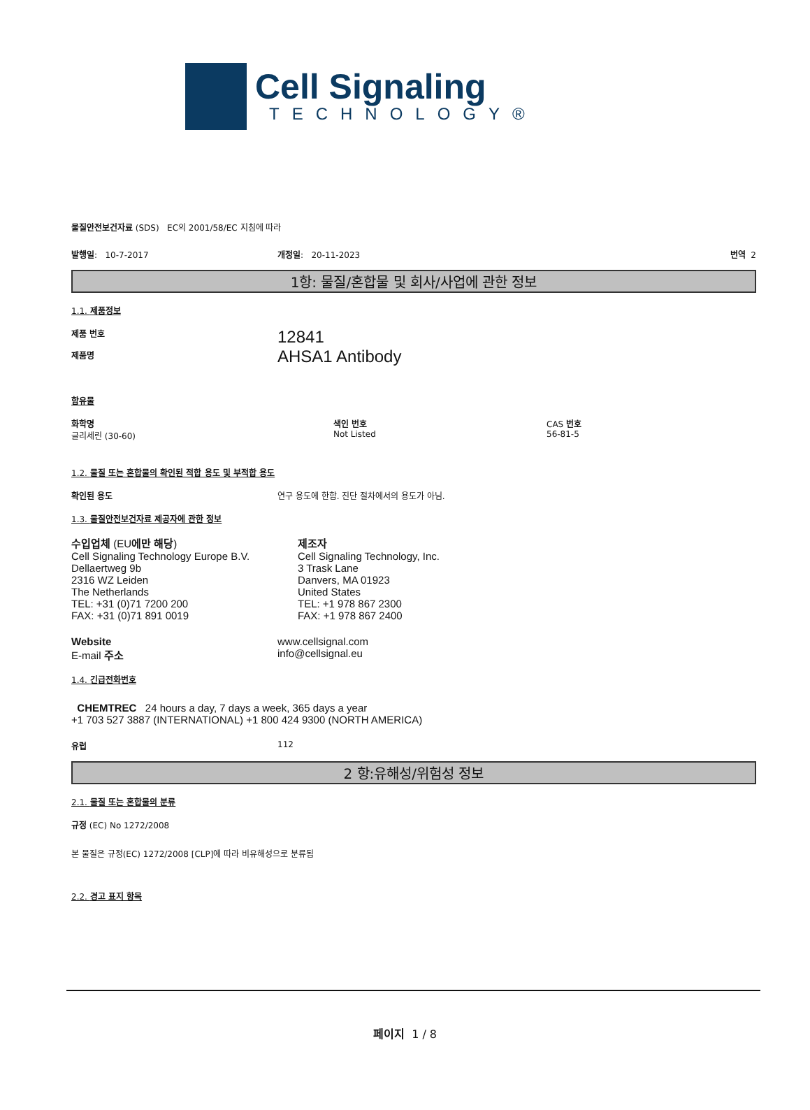Cell Signaling
TECHNOLOGY®
물질안전보건자료 (SDS) EC의 2001/58/EC 지침에 따라
발행일: 10-7-2017 개정일: 20-11-2023 번역 2
1항: 물질/혼합물 및 회사/사업에 관한 정보
1.1. 제품정보
제품 번호
제품명
12841
AHSA1 Antibody
함유물
화학명
글리세린 (30-60)
색인 번호
Not Listed
CAS 번호
56-81-5
1.2. 물질 또는 혼합물의 확인된 적합 용도 및 부적합 용도
확인된 용도 연구 용도에 한함. 진단 절차에서의 용도가 아님.
1.3. 물질안전보건자료 제공자에 관한 정보
수입업체 (EU에만 해당)
Cell Signaling Technology Europe B.V.
Dellaertweg 9b
2316 WZ Leiden
The Netherlands
TEL: +31 (0)71 7200 200
FAX: +31 (0)71 891 0019
제조자
Cell Signaling Technology, Inc.
3 Trask Lane
Danvers, MA 01923
United States
TEL: +1 978 867 2300
FAX: +1 978 867 2400
Website
E-mail 주소
www.cellsignal.com
info@cellsignal.eu
1.4. 긴급전화번호
CHEMTREC 24 hours a day, 7 days a week, 365 days a year
+1 703 527 3887 (INTERNATIONAL) +1 800 424 9300 (NORTH AMERICA)
유럽 112
2 항:유해성/위험성 정보
2.1. 물질 또는 혼합물의 분류
규정 (EC) No 1272/2008
본 물질은 규정(EC) 1272/2008 [CLP]에 따라 비유해성으로 분류됨
2.2. 경고 표지 항목
페이지 1 / 8